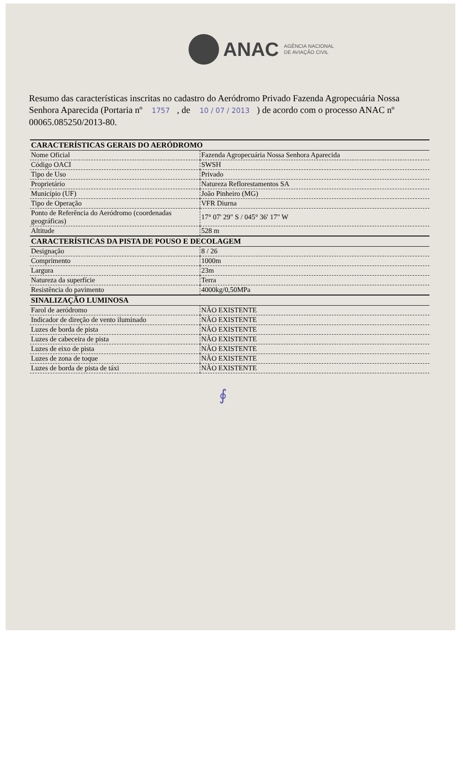ANAC AGÊNCIA NACIONAL
DE AVIAÇÃO CIVIL
Resumo das características inscritas no cadastro do Aeródromo Privado Fazenda Agropecuária Nossa Senhora Aparecida (Portaria nº 1757, de 10 / 07 / 2013) de acordo com o processo ANAC nº 00065.085250/2013-80.
| CARACTERÍSTICAS GERAIS DO AERÓDROMO | |
| --- | --- |
| Nome Oficial | Fazenda Agropecuária Nossa Senhora Aparecida |
| Código OACI | SWSH |
| Tipo de Uso | Privado |
| Proprietário | Natureza Reflorestamentos SA |
| Município (UF) | João Pinheiro (MG) |
| Tipo de Operação | VFR Diurna |
| Ponto de Referência do Aeródromo (coordenadas geográficas) | 17° 07' 29" S / 045° 36' 17" W |
| Altitude | 528 m |
| CARACTERÍSTICAS DA PISTA DE POUSO E DECOLAGEM | |
| Designação | 8 / 26 |
| Comprimento | 1000m |
| Largura | 23m |
| Natureza da superfície | Terra |
| Resistência do pavimento | 4000kg/0,50MPa |
| SINALIZAÇÃO LUMINOSA | |
| Farol de aeródromo | NÃO EXISTENTE |
| Indicador de direção de vento iluminado | NÃO EXISTENTE |
| Luzes de borda de pista | NÃO EXISTENTE |
| Luzes de cabeceira de pista | NÃO EXISTENTE |
| Luzes de eixo de pista | NÃO EXISTENTE |
| Luzes de zona de toque | NÃO EXISTENTE |
| Luzes de borda de pista de táxi | NÃO EXISTENTE |
∮